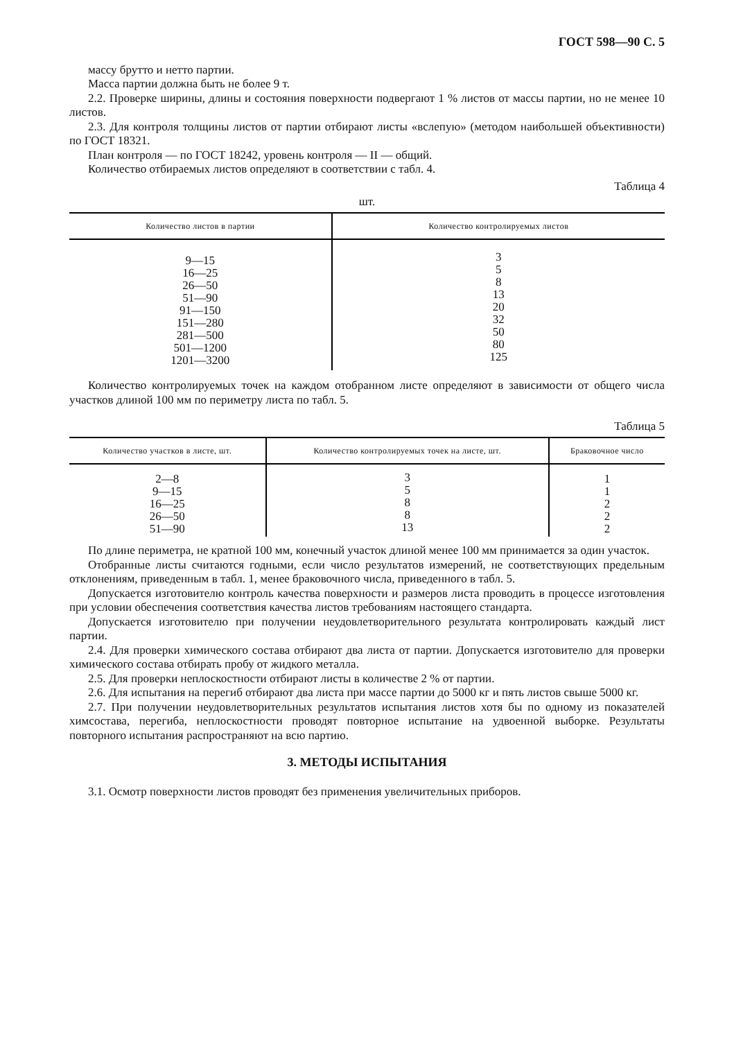ГОСТ 598—90 С. 5
массу брутто и нетто партии.
Масса партии должна быть не более 9 т.
2.2. Проверке ширины, длины и состояния поверхности подвергают 1 % листов от массы партии, но не менее 10 листов.
2.3. Для контроля толщины листов от партии отбирают листы «вслепую» (методом наибольшей объективности) по ГОСТ 18321.
План контроля — по ГОСТ 18242, уровень контроля — II — общий.
Количество отбираемых листов определяют в соответствии с табл. 4.
Таблица 4
шт.
| Количество листов в партии | Количество контролируемых листов |
| --- | --- |
| 9—15 16—25 26—50 51—90 91—150 151—280 281—500 501—1200 1201—3200 | 3 5 8 13 20 32 50 80 125 |
Количество контролируемых точек на каждом отобранном листе определяют в зависимости от общего числа участков длиной 100 мм по периметру листа по табл. 5.
Таблица 5
| Количество участков в листе, шт. | Количество контролируемых точек на листе, шт. | Браковочное число |
| --- | --- | --- |
| 2—8 9—15 16—25 26—50 51—90 | 3 5 8 8 13 | 1 1 2 2 2 |
По длине периметра, не кратной 100 мм, конечный участок длиной менее 100 мм принимается за один участок.
Отобранные листы считаются годными, если число результатов измерений, не соответствующих предельным отклонениям, приведенным в табл. 1, менее браковочного числа, приведенного в табл. 5.
Допускается изготовителю контроль качества поверхности и размеров листа проводить в процессе изготовления при условии обеспечения соответствия качества листов требованиям настоящего стандарта.
Допускается изготовителю при получении неудовлетворительного результата контролировать каждый лист партии.
2.4. Для проверки химического состава отбирают два листа от партии. Допускается изготовителю для проверки химического состава отбирать пробу от жидкого металла.
2.5. Для проверки неплоскостности отбирают листы в количестве 2 % от партии.
2.6. Для испытания на перегиб отбирают два листа при массе партии до 5000 кг и пять листов свыше 5000 кг.
2.7. При получении неудовлетворительных результатов испытания листов хотя бы по одному из показателей химсостава, перегиба, неплоскостности проводят повторное испытание на удвоенной выборке. Результаты повторного испытания распространяют на всю партию.
3. МЕТОДЫ ИСПЫТАНИЯ
3.1. Осмотр поверхности листов проводят без применения увеличительных приборов.